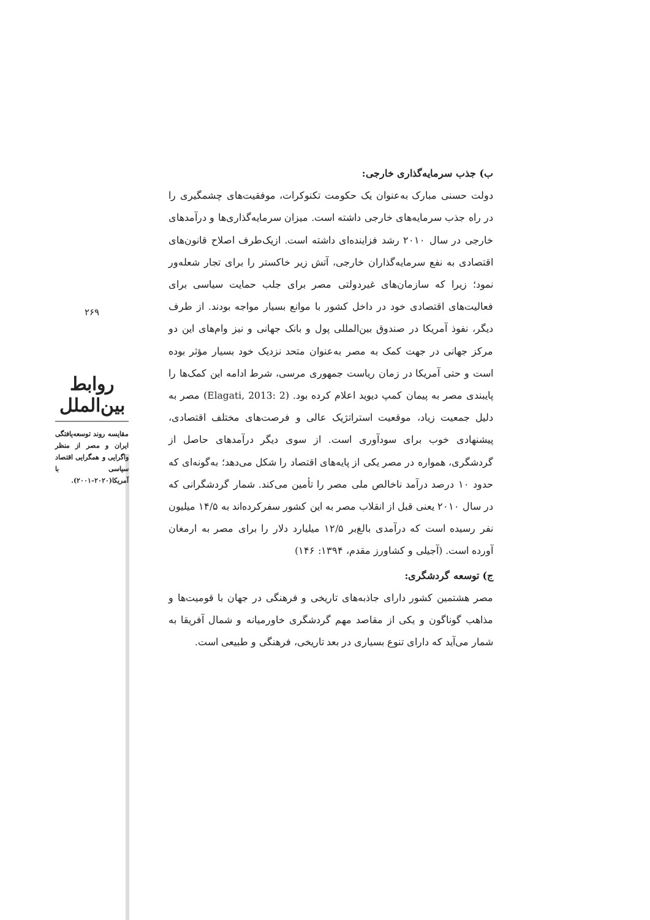۲۶۹
روابط بین‌الملل
مقایسه روند توسعه‌یافتگی ایران و مصر از منظر واگرایی و همگرایی اقتصاد سیاسی با آمریکا(۲۰۲۰-۲۰۰۱).
ب) جذب سرمایه‌گذاری خارجی:
دولت حسنی مبارک به‌عنوان یک حکومت تکنوکرات، موفقیت‌های چشمگیری را در راه جذب سرمایه‌های خارجی داشته است. میزان سرمایه‌گذاری‌ها و درآمدهای خارجی در سال ۲۰۱۰ رشد فزاینده‌ای داشته است. ازیک‌طرف اصلاح قانون‌های اقتصادی به نفع سرمایه‌گذاران خارجی، آتش زیر خاکستر را برای تجار شعله‌ور نمود؛ زیرا که سازمان‌های غیردولتی مصر برای جلب حمایت سیاسی برای فعالیت‌های اقتصادی خود در داخل کشور با موانع بسیار مواجه بودند. از طرف دیگر، نفوذ آمریکا در صندوق بین‌المللی پول و بانک جهانی و نیز وام‌های این دو مرکز جهانی در جهت کمک به مصر به‌عنوان متحد نزدیک خود بسیار مؤثر بوده است و حتی آمریکا در زمان ریاست جمهوری مرسی، شرط ادامه این کمک‌ها را پایبندی مصر به پیمان کمپ دیوید اعلام کرده بود. (Elagati, 2013: 2) مصر به دلیل جمعیت زیاد، موقعیت استراتژیک عالی و فرصت‌های مختلف اقتصادی، پیشنهادی خوب برای سودآوری است. از سوی دیگر درآمدهای حاصل از گردشگری، همواره در مصر یکی از پایه‌های اقتصاد را شکل می‌دهد؛ به‌گونه‌ای که حدود ۱۰ درصد درآمد ناخالص ملی مصر را تأمین می‌کند. شمار گردشگرانی که در سال ۲۰۱۰ یعنی قبل از انقلاب مصر به این کشور سفرکرده‌اند به ۱۴/۵ میلیون نفر رسیده است که درآمدی بالغ‌بر ۱۲/۵ میلیارد دلار را برای مصر به ارمغان آورده است. (آجیلی و کشاورز مقدم، ۱۳۹۴: ۱۴۶)
ج) توسعه گردشگری:
مصر هشتمین کشور دارای جاذبه‌های تاریخی و فرهنگی در جهان با قومیت‌ها و مذاهب گوناگون و یکی از مقاصد مهم گردشگری خاورمیانه و شمال آفریقا به شمار می‌آید که دارای تنوع بسیاری در بعد تاریخی، فرهنگی و طبیعی است.